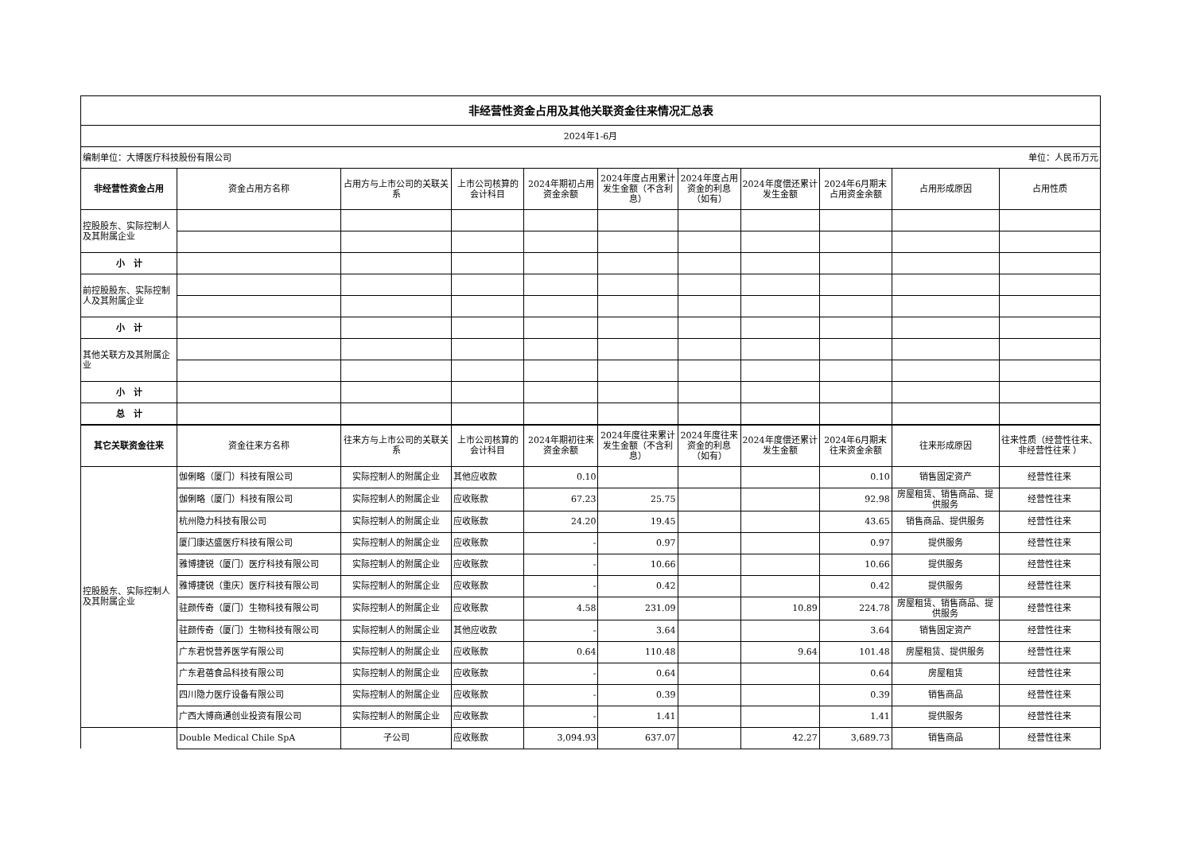| 非经营性资金占用及其他关联资金往来情况汇总表 | | | | | | | | | | |
| 2024年1-6月 | | | | | | | | | | |
| 编制单位：大博医疗科技股份有限公司 | | | | | | 单位：人民币万元 | | | | |
| 非经营性资金占用 | 资金占用方名称 | 占用方与上市公司的关联关系 | 上市公司核算的会计科目 | 2024年期初占用资金余额 | 2024年度占用累计发生金额（不含利息） | 2024年度占用资金的利息（如有） | 2024年度偿还累计发生金额 | 2024年6月期末占用资金余额 | 占用形成原因 | 占用性质 |
| 控股股东、实际控制人及其附属企业 | | | | | | | | | | |
| 小 计 | | | | | | | | | | |
| 前控股股东、实际控制人及其附属企业 | | | | | | | | | | |
| 小 计 | | | | | | | | | | |
| 其他关联方及其附属企业 | | | | | | | | | | |
| 小 计 | | | | | | | | | | |
| 总 计 | | | | | | | | | | |
| 其它关联资金往来 | 资金往来方名称 | 往来方与上市公司的关联关系 | 上市公司核算的会计科目 | 2024年期初往来资金余额 | 2024年度往来累计发生金额（不含利息） | 2024年度往来资金的利息（如有） | 2024年度偿还累计发生金额 | 2024年6月期末往来资金余额 | 往来形成原因 | 往来性质（经营性往来、 非经营性往来 ） |
| 控股股东、实际控制人及其附属企业 | 伽俐略（厦门）科技有限公司 | 实际控制人的附属企业 | 其他应收款 | 0.10 | | | | 0.10 | 销售固定资产 | 经营性往来 |
| | 伽俐略（厦门）科技有限公司 | 实际控制人的附属企业 | 应收账款 | 67.23 | 25.75 | | | 92.98 | 房屋租赁、销售商品、提供服务 | 经营性往来 |
| | 杭州隐力科技有限公司 | 实际控制人的附属企业 | 应收账款 | 24.20 | 19.45 | | | 43.65 | 销售商品、提供服务 | 经营性往来 |
| | 厦门康达盛医疗科技有限公司 | 实际控制人的附属企业 | 应收账款 | - | 0.97 | | | 0.97 | 提供服务 | 经营性往来 |
| | 雅博捷锐（厦门）医疗科技有限公司 | 实际控制人的附属企业 | 应收账款 | - | 10.66 | | | 10.66 | 提供服务 | 经营性往来 |
| | 雅博捷锐（重庆）医疗科技有限公司 | 实际控制人的附属企业 | 应收账款 | - | 0.42 | | | 0.42 | 提供服务 | 经营性往来 |
| | 驻颜传奇（厦门）生物科技有限公司 | 实际控制人的附属企业 | 应收账款 | 4.58 | 231.09 | | 10.89 | 224.78 | 房屋租赁、销售商品、提供服务 | 经营性往来 |
| | 驻颜传奇（厦门）生物科技有限公司 | 实际控制人的附属企业 | 其他应收款 | - | 3.64 | | | 3.64 | 销售固定资产 | 经营性往来 |
| | 广东君悦营养医学有限公司 | 实际控制人的附属企业 | 应收账款 | 0.64 | 110.48 | | 9.64 | 101.48 | 房屋租赁、提供服务 | 经营性往来 |
| | 广东君蓓食品科技有限公司 | 实际控制人的附属企业 | 应收账款 | - | 0.64 | | | 0.64 | 房屋租赁 | 经营性往来 |
| | 四川隐力医疗设备有限公司 | 实际控制人的附属企业 | 应收账款 | - | 0.39 | | | 0.39 | 销售商品 | 经营性往来 |
| | 广西大博商通创业投资有限公司 | 实际控制人的附属企业 | 应收账款 | - | 1.41 | | | 1.41 | 提供服务 | 经营性往来 |
| | Double Medical Chile SpA | 子公司 | 应收账款 | 3,094.93 | 637.07 | | 42.27 | 3,689.73 | 销售商品 | 经营性往来 |